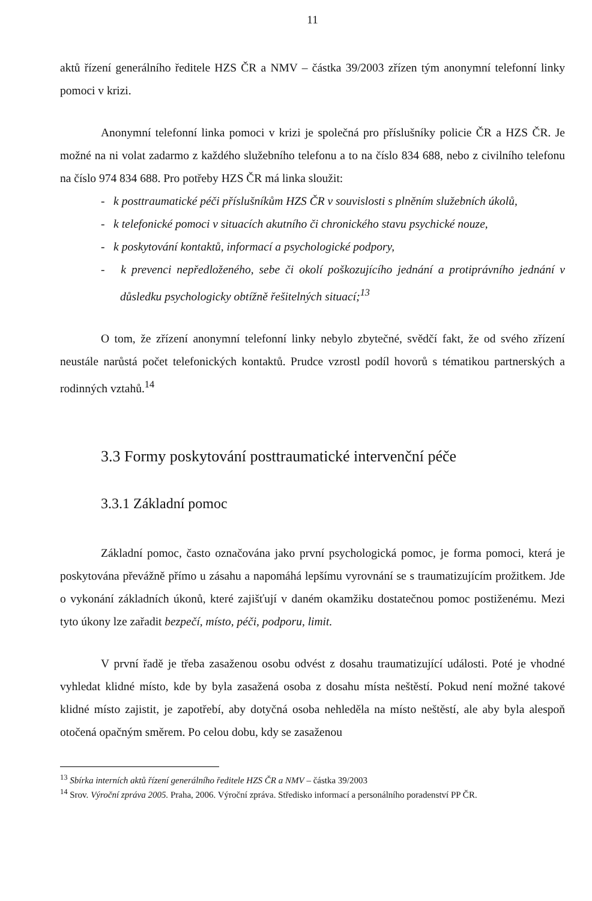11
aktů řízení generálního ředitele HZS ČR a NMV – částka 39/2003 zřízen tým anonymní telefonní linky pomoci v krizi.
Anonymní telefonní linka pomoci v krizi je společná pro příslušníky policie ČR a HZS ČR. Je možné na ni volat zadarmo z každého služebního telefonu a to na číslo 834 688, nebo z civilního telefonu na číslo 974 834 688. Pro potřeby HZS ČR má linka sloužit:
- k posttraumatické péči příslušníkům HZS ČR v souvislosti s plněním služebních úkolů,
- k telefonické pomoci v situacích akutního či chronického stavu psychické nouze,
- k poskytování kontaktů, informací a psychologické podpory,
- k prevenci nepředloženého, sebe či okolí poškozujícího jednání a protiprávního jednání v důsledku psychologicky obtížně řešitelných situací;<sup>13</sup>
O tom, že zřízení anonymní telefonní linky nebylo zbytečné, svědčí fakt, že od svého zřízení neustále narůstá počet telefonických kontaktů. Prudce vzrostl podíl hovorů s tématikou partnerských a rodinných vztahů.<sup>14</sup>
3.3 Formy poskytování posttraumatické intervenční péče
3.3.1 Základní pomoc
Základní pomoc, často označována jako první psychologická pomoc, je forma pomoci, která je poskytována převážně přímo u zásahu a napomáhá lepšímu vyrovnání se s traumatizujícím prožitkem. Jde o vykonání základních úkonů, které zajišťují v daném okamžiku dostatečnou pomoc postiženému. Mezi tyto úkony lze zařadit bezpečí, místo, péči, podporu, limit.
V první řadě je třeba zasaženou osobu odvést z dosahu traumatizující události. Poté je vhodné vyhledat klidné místo, kde by byla zasažená osoba z dosahu místa neštěstí. Pokud není možné takové klidné místo zajistit, je zapotřebí, aby dotyčná osoba nehleděla na místo neštěstí, ale aby byla alespoň otočená opačným směrem. Po celou dobu, kdy se zasaženou
<sup>13</sup> Sbírka interních aktů řízení generálního ředitele HZS ČR a NMV – částka 39/2003
<sup>14</sup> Srov. Výroční zpráva 2005. Praha, 2006. Výroční zpráva. Středisko informací a personálního poradenství PP ČR.